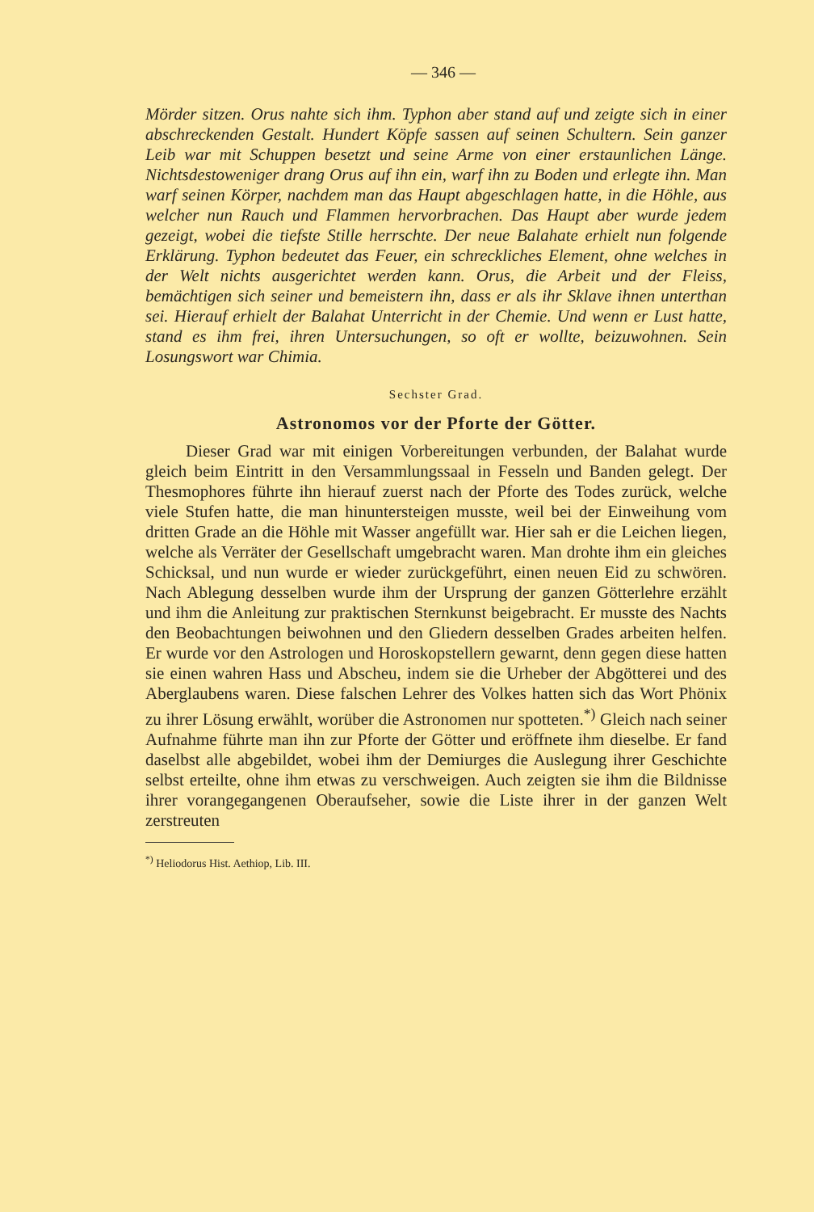— 346 —
Mörder sitzen. Orus nahte sich ihm. Typhon aber stand auf und zeigte sich in einer abschreckenden Gestalt. Hundert Köpfe sassen auf seinen Schultern. Sein ganzer Leib war mit Schuppen besetzt und seine Arme von einer erstaunlichen Länge. Nichtsdestoweniger drang Orus auf ihn ein, warf ihn zu Boden und erlegte ihn. Man warf seinen Körper, nachdem man das Haupt abgeschlagen hatte, in die Höhle, aus welcher nun Rauch und Flammen hervorbrachen. Das Haupt aber wurde jedem gezeigt, wobei die tiefste Stille herrschte. Der neue Balahate erhielt nun folgende Erklärung. Typhon bedeutet das Feuer, ein schreckliches Element, ohne welches in der Welt nichts ausgerichtet werden kann. Orus, die Arbeit und der Fleiss, bemächtigen sich seiner und bemeistern ihn, dass er als ihr Sklave ihnen unterthan sei. Hierauf erhielt der Balahat Unterricht in der Chemie. Und wenn er Lust hatte, stand es ihm frei, ihren Untersuchungen, so oft er wollte, beizuwohnen. Sein Losungswort war Chimia.
Sechster Grad.
Astronomos vor der Pforte der Götter.
Dieser Grad war mit einigen Vorbereitungen verbunden, der Balahat wurde gleich beim Eintritt in den Versammlungssaal in Fesseln und Banden gelegt. Der Thesmophores führte ihn hierauf zuerst nach der Pforte des Todes zurück, welche viele Stufen hatte, die man hinuntersteigen musste, weil bei der Einweihung vom dritten Grade an die Höhle mit Wasser angefüllt war. Hier sah er die Leichen liegen, welche als Verräter der Gesellschaft umgebracht waren. Man drohte ihm ein gleiches Schicksal, und nun wurde er wieder zurückgeführt, einen neuen Eid zu schwören. Nach Ablegung desselben wurde ihm der Ursprung der ganzen Götterlehre erzählt und ihm die Anleitung zur praktischen Sternkunst beigebracht. Er musste des Nachts den Beobachtungen beiwohnen und den Gliedern desselben Grades arbeiten helfen. Er wurde vor den Astrologen und Horoskopstellern gewarnt, denn gegen diese hatten sie einen wahren Hass und Abscheu, indem sie die Urheber der Abgötterei und des Aberglaubens waren. Diese falschen Lehrer des Volkes hatten sich das Wort Phönix zu ihrer Lösung erwählt, worüber die Astronomen nur spotteten.<sup>*)</sup> Gleich nach seiner Aufnahme führte man ihn zur Pforte der Götter und eröffnete ihm dieselbe. Er fand daselbst alle abgebildet, wobei ihm der Demiurges die Auslegung ihrer Geschichte selbst erteilte, ohne ihm etwas zu verschweigen. Auch zeigten sie ihm die Bildnisse ihrer vorangegangenen Oberaufseher, sowie die Liste ihrer in der ganzen Welt zerstreuten
<sup>*)</sup> Heliodorus Hist. Aethiop, Lib. III.